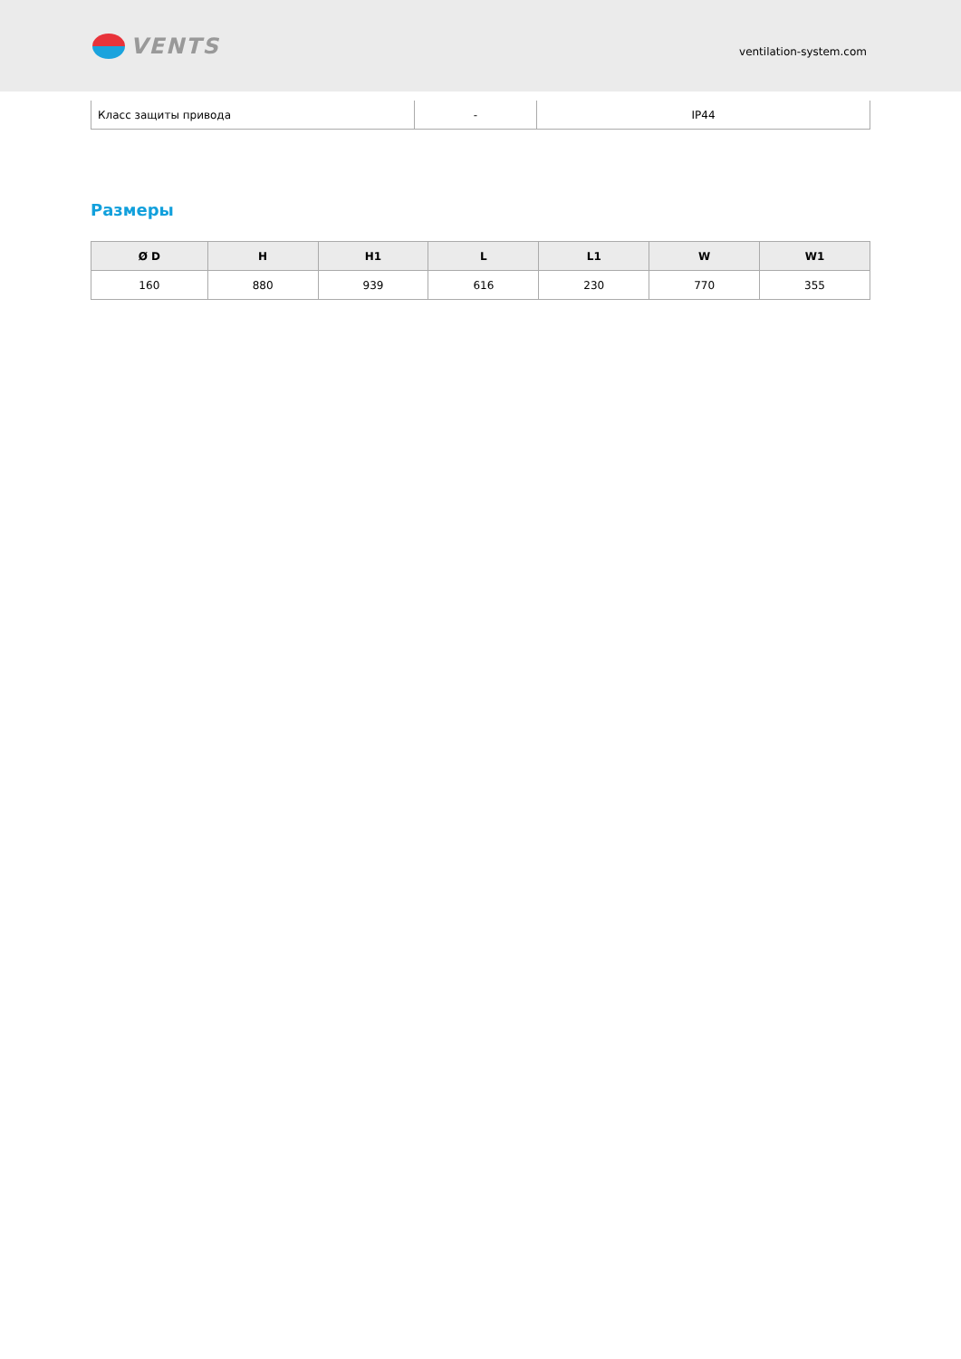VENTS
ventilation-system.com
| Класс защиты привода | - | IP44 |
Размеры
| Ø D | H | H1 | L | L1 | W | W1 |
| --- | --- | --- | --- | --- | --- | --- |
| 160 | 880 | 939 | 616 | 230 | 770 | 355 |